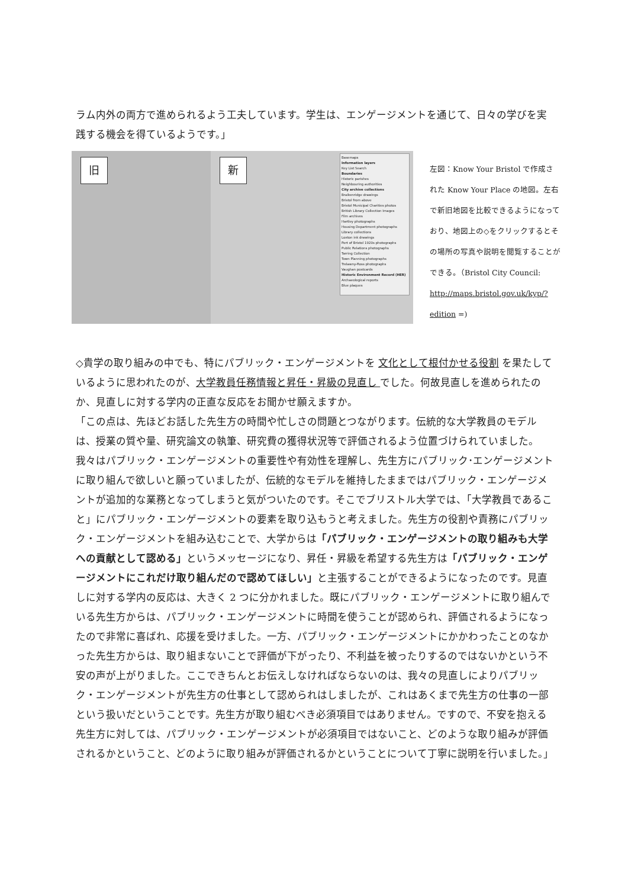ラム内外の両方で進められるよう工夫しています。学生は、エンゲージメントを通じて、日々の学びを実践する機会を得ているようです。」
旧
新
Basemaps
Information layers
Key List Search
Boundaries
Historic parishes
Neighbouring authorities
City archive collections
Braikenridge drawings
Bristol from above
Bristol Municipal Charities photos
British Library Collection Images
Film archives
Hartley photographs
Housing Department photographs
Library collections
Loxton ink drawings
Port of Bristol 1920s photographs
Public Relations photographs
Tarring Collection
Town Planning photographs
Trelawny-Ross photographs
Vaughan postcards
Historic Environment Record (HER)
Archaeological reports
Blue plaques
左図：Know Your Bristol で作成された Know Your Place の地図。左右で新旧地図を比較できるようになっており、地図上の◇をクリックするとその場所の写真や説明を閲覧することができる。（Bristol City Council: http://maps.bristol.gov.uk/kyp/?edition =)
◇貴学の取り組みの中でも、特にパブリック・エンゲージメントを 文化として根付かせる役割 を果たしているように思われたのが、大学教員任務情報と昇任・昇級の見直し でした。何故見直しを進められたのか、見直しに対する学内の正直な反応をお聞かせ願えますか。
「この点は、先ほどお話した先生方の時間や忙しさの問題とつながります。伝統的な大学教員のモデルは、授業の質や量、研究論文の執筆、研究費の獲得状況等で評価されるよう位置づけられていました。我々はパブリック・エンゲージメントの重要性や有効性を理解し、先生方にパブリック･エンゲージメントに取り組んで欲しいと願っていましたが、伝統的なモデルを維持したままではパブリック・エンゲージメントが追加的な業務となってしまうと気がついたのです。そこでブリストル大学では、「大学教員であること」にパブリック・エンゲージメントの要素を取り込もうと考えました。先生方の役割や責務にパブリック・エンゲージメントを組み込むことで、大学からは「パブリック・エンゲージメントの取り組みも大学への貢献として認める」というメッセージになり、昇任・昇級を希望する先生方は「パブリック・エンゲージメントにこれだけ取り組んだので認めてほしい」と主張することができるようになったのです。見直しに対する学内の反応は、大きく 2 つに分かれました。既にパブリック・エンゲージメントに取り組んでいる先生方からは、パブリック・エンゲージメントに時間を使うことが認められ、評価されるようになったので非常に喜ばれ、応援を受けました。一方、パブリック・エンゲージメントにかかわったことのなかった先生方からは、取り組まないことで評価が下がったり、不利益を被ったりするのではないかという不安の声が上がりました。ここできちんとお伝えしなければならないのは、我々の見直しによりパブリック・エンゲージメントが先生方の仕事として認められはしましたが、これはあくまで先生方の仕事の一部という扱いだということです。先生方が取り組むべき必須項目ではありません。ですので、不安を抱える先生方に対しては、パブリック・エンゲージメントが必須項目ではないこと、どのような取り組みが評価されるかということ、どのように取り組みが評価されるかということについて丁寧に説明を行いました。」